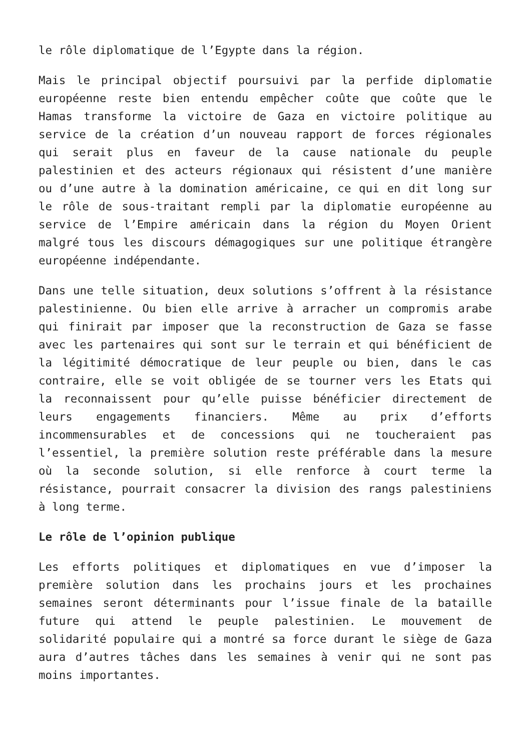le rôle diplomatique de l’Egypte dans la région.
Mais le principal objectif poursuivi par la perfide diplomatie européenne reste bien entendu empêcher coûte que coûte que le Hamas transforme la victoire de Gaza en victoire politique au service de la création d’un nouveau rapport de forces régionales qui serait plus en faveur de la cause nationale du peuple palestinien et des acteurs régionaux qui résistent d’une manière ou d’une autre à la domination américaine, ce qui en dit long sur le rôle de sous-traitant rempli par la diplomatie européenne au service de l’Empire américain dans la région du Moyen Orient malgré tous les discours démagogiques sur une politique étrangère européenne indépendante.
Dans une telle situation, deux solutions s’offrent à la résistance palestinienne. Ou bien elle arrive à arracher un compromis arabe qui finirait par imposer que la reconstruction de Gaza se fasse avec les partenaires qui sont sur le terrain et qui bénéficient de la légitimité démocratique de leur peuple ou bien, dans le cas contraire, elle se voit obligée de se tourner vers les Etats qui la reconnaissent pour qu’elle puisse bénéficier directement de leurs engagements financiers. Même au prix d’efforts incommensurables et de concessions qui ne toucheraient pas l’essentiel, la première solution reste préférable dans la mesure où la seconde solution, si elle renforce à court terme la résistance, pourrait consacrer la division des rangs palestiniens à long terme.
Le rôle de l’opinion publique
Les efforts politiques et diplomatiques en vue d’imposer la première solution dans les prochains jours et les prochaines semaines seront déterminants pour l’issue finale de la bataille future qui attend le peuple palestinien. Le mouvement de solidarité populaire qui a montré sa force durant le siège de Gaza aura d’autres tâches dans les semaines à venir qui ne sont pas moins importantes.